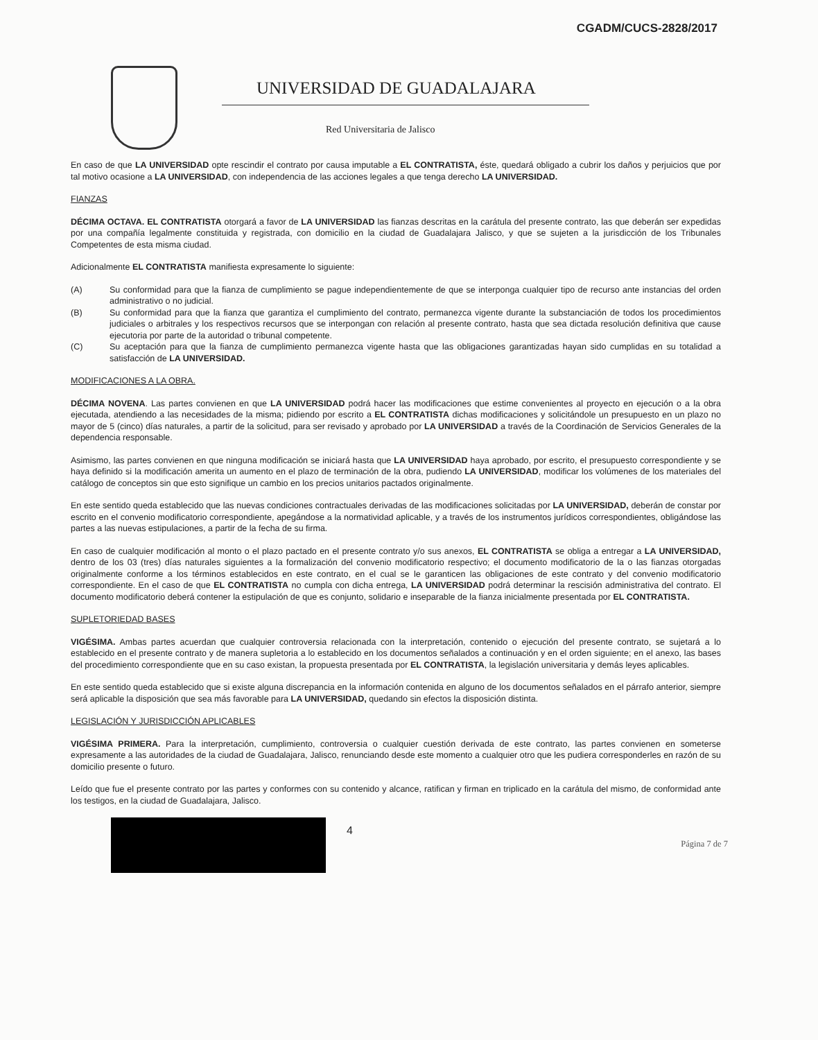CGADM/CUCS-2828/2017
UNIVERSIDAD DE GUADALAJARA
Red Universitaria de Jalisco
En caso de que LA UNIVERSIDAD opte rescindir el contrato por causa imputable a EL CONTRATISTA, éste, quedará obligado a cubrir los daños y perjuicios que por tal motivo ocasione a LA UNIVERSIDAD, con independencia de las acciones legales a que tenga derecho LA UNIVERSIDAD.
FIANZAS
DÉCIMA OCTAVA. EL CONTRATISTA otorgará a favor de LA UNIVERSIDAD las fianzas descritas en la carátula del presente contrato, las que deberán ser expedidas por una compañía legalmente constituida y registrada, con domicilio en la ciudad de Guadalajara Jalisco, y que se sujeten a la jurisdicción de los Tribunales Competentes de esta misma ciudad.
Adicionalmente EL CONTRATISTA manifiesta expresamente lo siguiente:
(A) Su conformidad para que la fianza de cumplimiento se pague independientemente de que se interponga cualquier tipo de recurso ante instancias del orden administrativo o no judicial.
(B) Su conformidad para que la fianza que garantiza el cumplimiento del contrato, permanezca vigente durante la substanciación de todos los procedimientos judiciales o arbitrales y los respectivos recursos que se interpongan con relación al presente contrato, hasta que sea dictada resolución definitiva que cause ejecutoria por parte de la autoridad o tribunal competente.
(C) Su aceptación para que la fianza de cumplimiento permanezca vigente hasta que las obligaciones garantizadas hayan sido cumplidas en su totalidad a satisfacción de LA UNIVERSIDAD.
MODIFICACIONES A LA OBRA.
DÉCIMA NOVENA. Las partes convienen en que LA UNIVERSIDAD podrá hacer las modificaciones que estime convenientes al proyecto en ejecución o a la obra ejecutada, atendiendo a las necesidades de la misma; pidiendo por escrito a EL CONTRATISTA dichas modificaciones y solicitándole un presupuesto en un plazo no mayor de 5 (cinco) días naturales, a partir de la solicitud, para ser revisado y aprobado por LA UNIVERSIDAD a través de la Coordinación de Servicios Generales de la dependencia responsable.
Asimismo, las partes convienen en que ninguna modificación se iniciará hasta que LA UNIVERSIDAD haya aprobado, por escrito, el presupuesto correspondiente y se haya definido si la modificación amerita un aumento en el plazo de terminación de la obra, pudiendo LA UNIVERSIDAD, modificar los volúmenes de los materiales del catálogo de conceptos sin que esto signifique un cambio en los precios unitarios pactados originalmente.
En este sentido queda establecido que las nuevas condiciones contractuales derivadas de las modificaciones solicitadas por LA UNIVERSIDAD, deberán de constar por escrito en el convenio modificatorio correspondiente, apegándose a la normatividad aplicable, y a través de los instrumentos jurídicos correspondientes, obligándose las partes a las nuevas estipulaciones, a partir de la fecha de su firma.
En caso de cualquier modificación al monto o el plazo pactado en el presente contrato y/o sus anexos, EL CONTRATISTA se obliga a entregar a LA UNIVERSIDAD, dentro de los 03 (tres) días naturales siguientes a la formalización del convenio modificatorio respectivo; el documento modificatorio de la o las fianzas otorgadas originalmente conforme a los términos establecidos en este contrato, en el cual se le garanticen las obligaciones de este contrato y del convenio modificatorio correspondiente. En el caso de que EL CONTRATISTA no cumpla con dicha entrega, LA UNIVERSIDAD podrá determinar la rescisión administrativa del contrato. El documento modificatorio deberá contener la estipulación de que es conjunto, solidario e inseparable de la fianza inicialmente presentada por EL CONTRATISTA.
SUPLETORIEDAD BASES
VIGÉSIMA. Ambas partes acuerdan que cualquier controversia relacionada con la interpretación, contenido o ejecución del presente contrato, se sujetará a lo establecido en el presente contrato y de manera supletoria a lo establecido en los documentos señalados a continuación y en el orden siguiente; en el anexo, las bases del procedimiento correspondiente que en su caso existan, la propuesta presentada por EL CONTRATISTA, la legislación universitaria y demás leyes aplicables.
En este sentido queda establecido que si existe alguna discrepancia en la información contenida en alguno de los documentos señalados en el párrafo anterior, siempre será aplicable la disposición que sea más favorable para LA UNIVERSIDAD, quedando sin efectos la disposición distinta.
LEGISLACIÓN Y JURISDICCIÓN APLICABLES
VIGÉSIMA PRIMERA. Para la interpretación, cumplimiento, controversia o cualquier cuestión derivada de este contrato, las partes convienen en someterse expresamente a las autoridades de la ciudad de Guadalajara, Jalisco, renunciando desde este momento a cualquier otro que les pudiera corresponderles en razón de su domicilio presente o futuro.
Leído que fue el presente contrato por las partes y conformes con su contenido y alcance, ratifican y firman en triplicado en la carátula del mismo, de conformidad ante los testigos, en la ciudad de Guadalajara, Jalisco.
4
Página 7 de 7